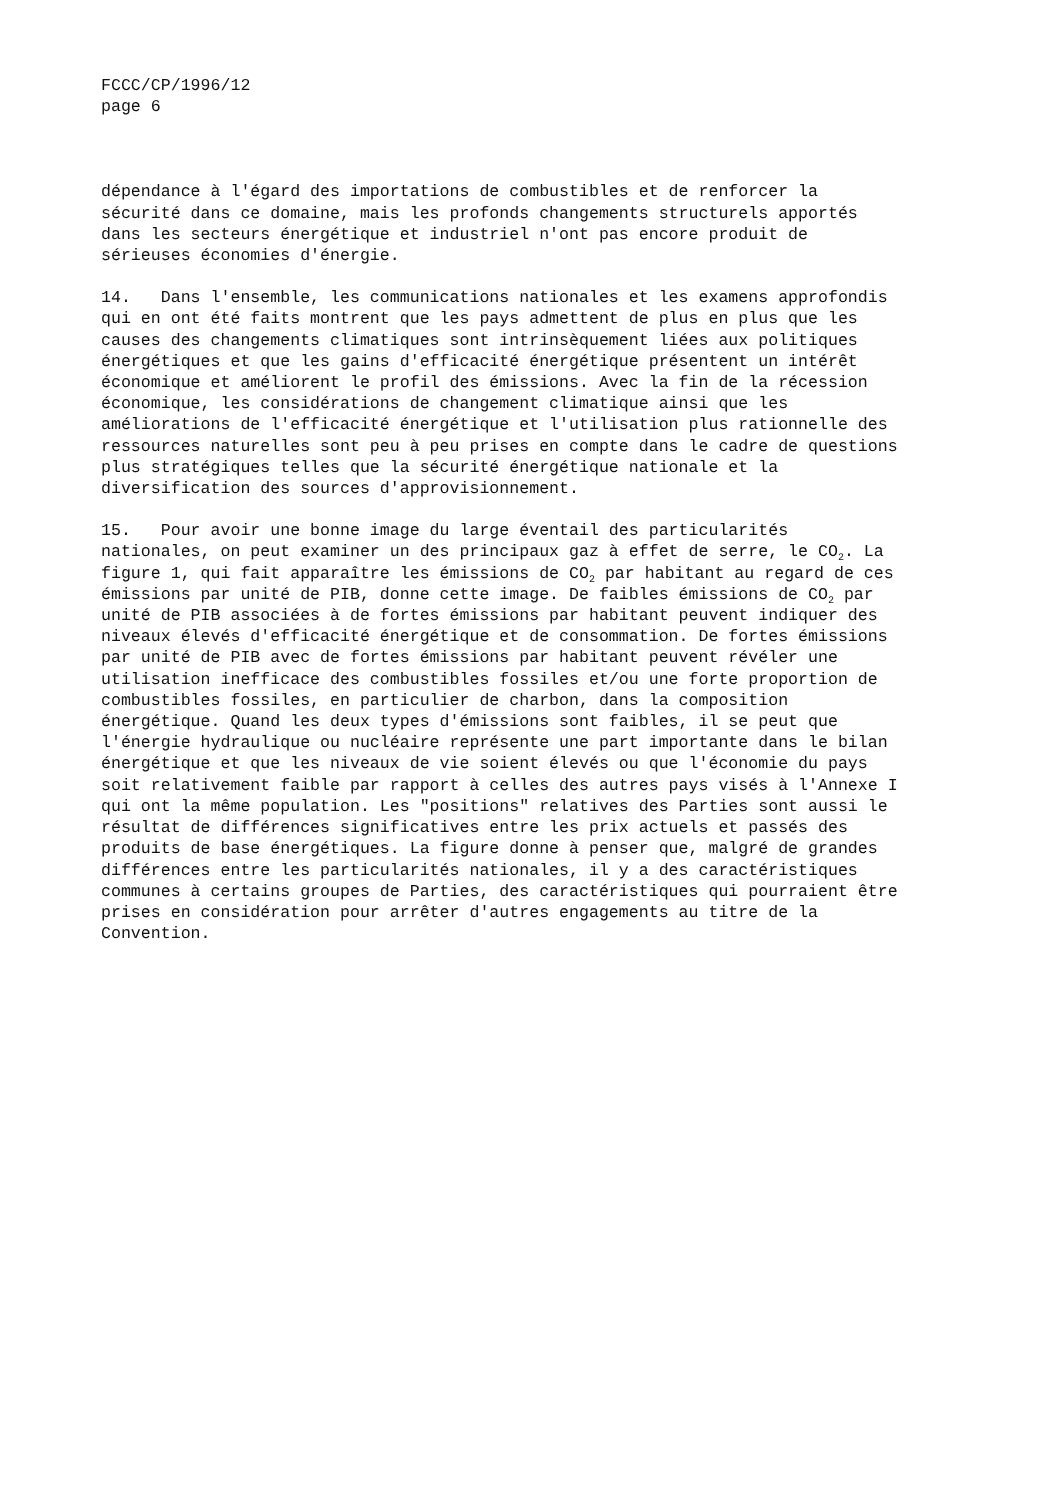FCCC/CP/1996/12 page 6
dépendance à l'égard des importations de combustibles et de renforcer la sécurité dans ce domaine, mais les profonds changements structurels apportés dans les secteurs énergétique et industriel n'ont pas encore produit de sérieuses économies d'énergie.
14. Dans l'ensemble, les communications nationales et les examens approfondis qui en ont été faits montrent que les pays admettent de plus en plus que les causes des changements climatiques sont intrinsèquement liées aux politiques énergétiques et que les gains d'efficacité énergétique présentent un intérêt économique et améliorent le profil des émissions. Avec la fin de la récession économique, les considérations de changement climatique ainsi que les améliorations de l'efficacité énergétique et l'utilisation plus rationnelle des ressources naturelles sont peu à peu prises en compte dans le cadre de questions plus stratégiques telles que la sécurité énergétique nationale et la diversification des sources d'approvisionnement.
15. Pour avoir une bonne image du large éventail des particularités nationales, on peut examiner un des principaux gaz à effet de serre, le CO<sub>2</sub>. La figure 1, qui fait apparaître les émissions de CO<sub>2</sub> par habitant au regard de ces émissions par unité de PIB, donne cette image. De faibles émissions de CO<sub>2</sub> par unité de PIB associées à de fortes émissions par habitant peuvent indiquer des niveaux élevés d'efficacité énergétique et de consommation. De fortes émissions par unité de PIB avec de fortes émissions par habitant peuvent révéler une utilisation inefficace des combustibles fossiles et/ou une forte proportion de combustibles fossiles, en particulier de charbon, dans la composition énergétique. Quand les deux types d'émissions sont faibles, il se peut que l'énergie hydraulique ou nucléaire représente une part importante dans le bilan énergétique et que les niveaux de vie soient élevés ou que l'économie du pays soit relativement faible par rapport à celles des autres pays visés à l'Annexe I qui ont la même population. Les "positions" relatives des Parties sont aussi le résultat de différences significatives entre les prix actuels et passés des produits de base énergétiques. La figure donne à penser que, malgré de grandes différences entre les particularités nationales, il y a des caractéristiques communes à certains groupes de Parties, des caractéristiques qui pourraient être prises en considération pour arrêter d'autres engagements au titre de la Convention.